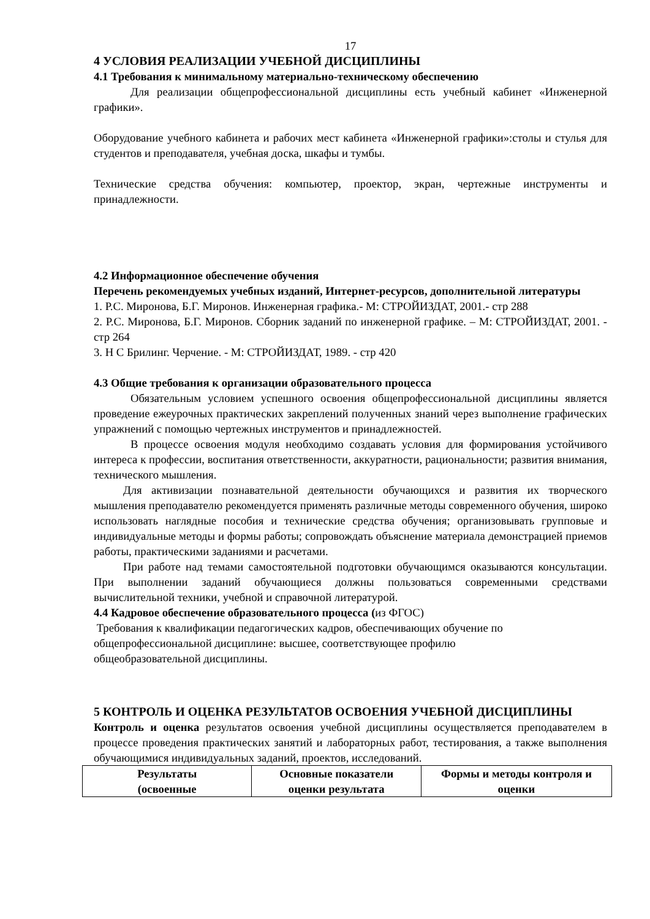17
4 УСЛОВИЯ РЕАЛИЗАЦИИ УЧЕБНОЙ ДИСЦИПЛИНЫ
4.1 Требования к минимальному материально-техническому обеспечению
Для реализации общепрофессиональной дисциплины есть учебный кабинет «Инженерной графики».
Оборудование учебного кабинета и рабочих мест кабинета «Инженерной графики»:столы и стулья для студентов и преподавателя, учебная доска, шкафы и тумбы.
Технические средства обучения: компьютер, проектор, экран, чертежные инструменты и принадлежности.
4.2 Информационное обеспечение обучения
Перечень рекомендуемых учебных изданий, Интернет-ресурсов, дополнительной литературы
1. Р.С. Миронова, Б.Г. Миронов. Инженерная графика.- М: СТРОЙИЗДАТ, 2001.- стр 288
2. Р.С. Миронова, Б.Г. Миронов. Сборник заданий по инженерной графике. – М: СТРОЙИЗДАТ, 2001. - стр 264
3. Н С Брилинг. Черчение. - М: СТРОЙИЗДАТ, 1989. - стр 420
4.3 Общие требования к организации образовательного процесса
Обязательным условием успешного освоения общепрофессиональной дисциплины является проведение ежеурочных практических закреплений полученных знаний через выполнение графических упражнений с помощью чертежных инструментов и принадлежностей.
В процессе освоения модуля необходимо создавать условия для формирования устойчивого интереса к профессии, воспитания ответственности, аккуратности, рациональности; развития внимания, технического мышления.
Для активизации познавательной деятельности обучающихся и развития их творческого мышления преподавателю рекомендуется применять различные методы современного обучения, широко использовать наглядные пособия и технические средства обучения; организовывать групповые и индивидуальные методы и формы работы; сопровождать объяснение материала демонстрацией приемов работы, практическими заданиями и расчетами.
При работе над темами самостоятельной подготовки обучающимся оказываются консультации. При выполнении заданий обучающиеся должны пользоваться современными средствами вычислительной техники, учебной и справочной литературой.
4.4 Кадровое обеспечение образовательного процесса (из ФГОС)
Требования к квалификации педагогических кадров, обеспечивающих обучение по
общепрофессиональной дисциплине: высшее, соответствующее профилю
общеобразовательной дисциплины.
5 КОНТРОЛЬ И ОЦЕНКА РЕЗУЛЬТАТОВ ОСВОЕНИЯ УЧЕБНОЙ ДИСЦИПЛИНЫ
Контроль и оценка результатов освоения учебной дисциплины осуществляется преподавателем в процессе проведения практических занятий и лабораторных работ, тестирования, а также выполнения обучающимися индивидуальных заданий, проектов, исследований.
| Результаты (освоенные | Основные показатели оценки результата | Формы и методы контроля и оценки |
| --- | --- | --- |